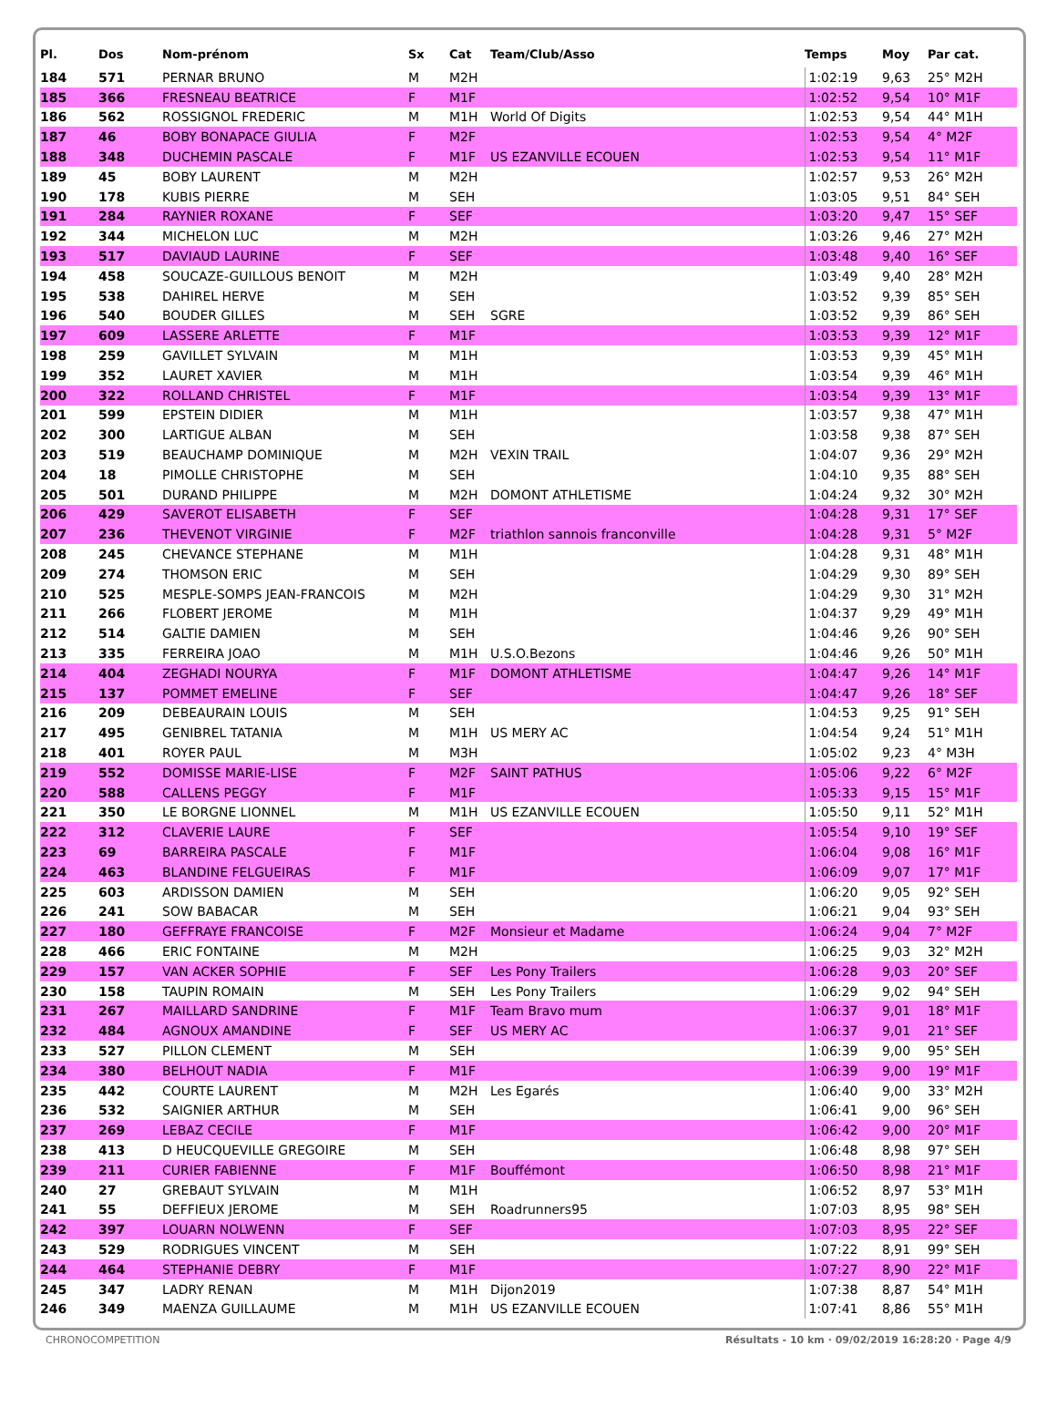| Pl. | Dos | Nom-prénom | Sx | Cat | Team/Club/Asso | Temps | Moy | Par cat. |
| --- | --- | --- | --- | --- | --- | --- | --- | --- |
| 184 | 571 | PERNAR BRUNO | M | M2H | | 1:02:19 | 9,63 | 25° M2H |
| 185 | 366 | FRESNEAU BEATRICE | F | M1F | | 1:02:52 | 9,54 | 10° M1F |
| 186 | 562 | ROSSIGNOL FREDERIC | M | M1H | World Of Digits | 1:02:53 | 9,54 | 44° M1H |
| 187 | 46 | BOBY BONAPACE GIULIA | F | M2F | | 1:02:53 | 9,54 | 4° M2F |
| 188 | 348 | DUCHEMIN PASCALE | F | M1F | US EZANVILLE ECOUEN | 1:02:53 | 9,54 | 11° M1F |
| 189 | 45 | BOBY LAURENT | M | M2H | | 1:02:57 | 9,53 | 26° M2H |
| 190 | 178 | KUBIS PIERRE | M | SEH | | 1:03:05 | 9,51 | 84° SEH |
| 191 | 284 | RAYNIER ROXANE | F | SEF | | 1:03:20 | 9,47 | 15° SEF |
| 192 | 344 | MICHELON LUC | M | M2H | | 1:03:26 | 9,46 | 27° M2H |
| 193 | 517 | DAVIAUD LAURINE | F | SEF | | 1:03:48 | 9,40 | 16° SEF |
| 194 | 458 | SOUCAZE-GUILLOUS BENOIT | M | M2H | | 1:03:49 | 9,40 | 28° M2H |
| 195 | 538 | DAHIREL HERVE | M | SEH | | 1:03:52 | 9,39 | 85° SEH |
| 196 | 540 | BOUDER GILLES | M | SEH | SGRE | 1:03:52 | 9,39 | 86° SEH |
| 197 | 609 | LASSERE ARLETTE | F | M1F | | 1:03:53 | 9,39 | 12° M1F |
| 198 | 259 | GAVILLET SYLVAIN | M | M1H | | 1:03:53 | 9,39 | 45° M1H |
| 199 | 352 | LAURET XAVIER | M | M1H | | 1:03:54 | 9,39 | 46° M1H |
| 200 | 322 | ROLLAND CHRISTEL | F | M1F | | 1:03:54 | 9,39 | 13° M1F |
| 201 | 599 | EPSTEIN DIDIER | M | M1H | | 1:03:57 | 9,38 | 47° M1H |
| 202 | 300 | LARTIGUE ALBAN | M | SEH | | 1:03:58 | 9,38 | 87° SEH |
| 203 | 519 | BEAUCHAMP DOMINIQUE | M | M2H | VEXIN TRAIL | 1:04:07 | 9,36 | 29° M2H |
| 204 | 18 | PIMOLLE CHRISTOPHE | M | SEH | | 1:04:10 | 9,35 | 88° SEH |
| 205 | 501 | DURAND PHILIPPE | M | M2H | DOMONT ATHLETISME | 1:04:24 | 9,32 | 30° M2H |
| 206 | 429 | SAVEROT ELISABETH | F | SEF | | 1:04:28 | 9,31 | 17° SEF |
| 207 | 236 | THEVENOT VIRGINIE | F | M2F | triathlon sannois franconville | 1:04:28 | 9,31 | 5° M2F |
| 208 | 245 | CHEVANCE STEPHANE | M | M1H | | 1:04:28 | 9,31 | 48° M1H |
| 209 | 274 | THOMSON ERIC | M | SEH | | 1:04:29 | 9,30 | 89° SEH |
| 210 | 525 | MESPLE-SOMPS JEAN-FRANCOIS | M | M2H | | 1:04:29 | 9,30 | 31° M2H |
| 211 | 266 | FLOBERT JEROME | M | M1H | | 1:04:37 | 9,29 | 49° M1H |
| 212 | 514 | GALTIE DAMIEN | M | SEH | | 1:04:46 | 9,26 | 90° SEH |
| 213 | 335 | FERREIRA JOAO | M | M1H | U.S.O.Bezons | 1:04:46 | 9,26 | 50° M1H |
| 214 | 404 | ZEGHADI NOURYA | F | M1F | DOMONT ATHLETISME | 1:04:47 | 9,26 | 14° M1F |
| 215 | 137 | POMMET EMELINE | F | SEF | | 1:04:47 | 9,26 | 18° SEF |
| 216 | 209 | DEBEAURAIN LOUIS | M | SEH | | 1:04:53 | 9,25 | 91° SEH |
| 217 | 495 | GENIBREL TATANIA | M | M1H | US MERY AC | 1:04:54 | 9,24 | 51° M1H |
| 218 | 401 | ROYER PAUL | M | M3H | | 1:05:02 | 9,23 | 4° M3H |
| 219 | 552 | DOMISSE MARIE-LISE | F | M2F | SAINT PATHUS | 1:05:06 | 9,22 | 6° M2F |
| 220 | 588 | CALLENS PEGGY | F | M1F | | 1:05:33 | 9,15 | 15° M1F |
| 221 | 350 | LE BORGNE LIONNEL | M | M1H | US EZANVILLE ECOUEN | 1:05:50 | 9,11 | 52° M1H |
| 222 | 312 | CLAVERIE LAURE | F | SEF | | 1:05:54 | 9,10 | 19° SEF |
| 223 | 69 | BARREIRA PASCALE | F | M1F | | 1:06:04 | 9,08 | 16° M1F |
| 224 | 463 | BLANDINE FELGUEIRAS | F | M1F | | 1:06:09 | 9,07 | 17° M1F |
| 225 | 603 | ARDISSON DAMIEN | M | SEH | | 1:06:20 | 9,05 | 92° SEH |
| 226 | 241 | SOW BABACAR | M | SEH | | 1:06:21 | 9,04 | 93° SEH |
| 227 | 180 | GEFFRAYE FRANCOISE | F | M2F | Monsieur et Madame | 1:06:24 | 9,04 | 7° M2F |
| 228 | 466 | ERIC FONTAINE | M | M2H | | 1:06:25 | 9,03 | 32° M2H |
| 229 | 157 | VAN ACKER SOPHIE | F | SEF | Les Pony Trailers | 1:06:28 | 9,03 | 20° SEF |
| 230 | 158 | TAUPIN ROMAIN | M | SEH | Les Pony Trailers | 1:06:29 | 9,02 | 94° SEH |
| 231 | 267 | MAILLARD SANDRINE | F | M1F | Team Bravo mum | 1:06:37 | 9,01 | 18° M1F |
| 232 | 484 | AGNOUX AMANDINE | F | SEF | US MERY AC | 1:06:37 | 9,01 | 21° SEF |
| 233 | 527 | PILLON CLEMENT | M | SEH | | 1:06:39 | 9,00 | 95° SEH |
| 234 | 380 | BELHOUT NADIA | F | M1F | | 1:06:39 | 9,00 | 19° M1F |
| 235 | 442 | COURTE LAURENT | M | M2H | Les Egarés | 1:06:40 | 9,00 | 33° M2H |
| 236 | 532 | SAIGNIER ARTHUR | M | SEH | | 1:06:41 | 9,00 | 96° SEH |
| 237 | 269 | LEBAZ CECILE | F | M1F | | 1:06:42 | 9,00 | 20° M1F |
| 238 | 413 | D HEUCQUEVILLE GREGOIRE | M | SEH | | 1:06:48 | 8,98 | 97° SEH |
| 239 | 211 | CURIER FABIENNE | F | M1F | Bouffémont | 1:06:50 | 8,98 | 21° M1F |
| 240 | 27 | GREBAUT SYLVAIN | M | M1H | | 1:06:52 | 8,97 | 53° M1H |
| 241 | 55 | DEFFIEUX JEROME | M | SEH | Roadrunners95 | 1:07:03 | 8,95 | 98° SEH |
| 242 | 397 | LOUARN NOLWENN | F | SEF | | 1:07:03 | 8,95 | 22° SEF |
| 243 | 529 | RODRIGUES VINCENT | M | SEH | | 1:07:22 | 8,91 | 99° SEH |
| 244 | 464 | STEPHANIE DEBRY | F | M1F | | 1:07:27 | 8,90 | 22° M1F |
| 245 | 347 | LADRY RENAN | M | M1H | Dijon2019 | 1:07:38 | 8,87 | 54° M1H |
| 246 | 349 | MAENZA GUILLAUME | M | M1H | US EZANVILLE ECOUEN | 1:07:41 | 8,86 | 55° M1H |
CHRONOCOMPETITION Résultats - 10 km · 09/02/2019 16:28:20 · Page 4/9